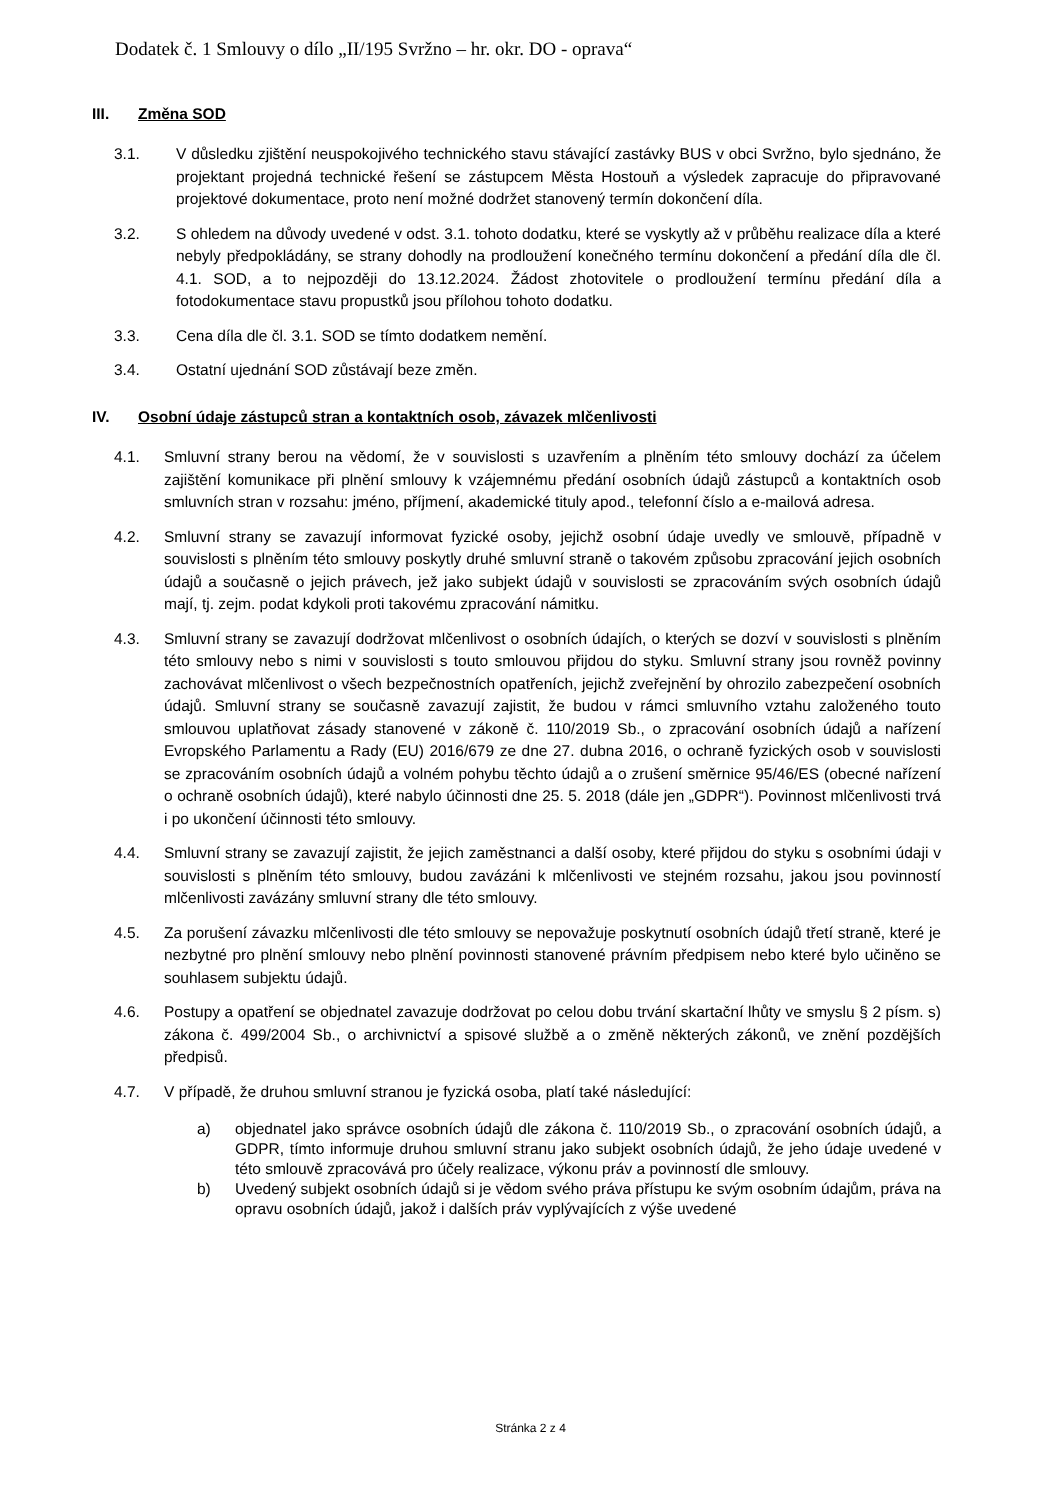Dodatek č. 1 Smlouvy o dílo „II/195 Svržno – hr. okr. DO - oprava“
III. Změna SOD
3.1. V důsledku zjištění neuspokojivého technického stavu stávající zastávky BUS v obci Svržno, bylo sjednáno, že projektant projedná technické řešení se zástupcem Města Hostouň a výsledek zapracuje do připravované projektové dokumentace, proto není možné dodržet stanovený termín dokončení díla.
3.2. S ohledem na důvody uvedené v odst. 3.1. tohoto dodatku, které se vyskytly až v průběhu realizace díla a které nebyly předpokládány, se strany dohodly na prodloužení konečného termínu dokončení a předání díla dle čl. 4.1. SOD, a to nejpozději do 13.12.2024. Žádost zhotovitele o prodloužení termínu předání díla a fotodokumentace stavu propustků jsou přílohou tohoto dodatku.
3.3. Cena díla dle čl. 3.1. SOD se tímto dodatkem nemění.
3.4. Ostatní ujednání SOD zůstávají beze změn.
IV. Osobní údaje zástupců stran a kontaktních osob, závazek mlčenlivosti
4.1. Smluvní strany berou na vědomí, že v souvislosti s uzavřením a plněním této smlouvy dochází za účelem zajištění komunikace při plnění smlouvy k vzájemnému předání osobních údajů zástupců a kontaktních osob smluvních stran v rozsahu: jméno, příjmení, akademické tituly apod., telefonní číslo a e-mailová adresa.
4.2. Smluvní strany se zavazují informovat fyzické osoby, jejichž osobní údaje uvedly ve smlouvě, případně v souvislosti s plněním této smlouvy poskytly druhé smluvní straně o takovém způsobu zpracování jejich osobních údajů a současně o jejich právech, jež jako subjekt údajů v souvislosti se zpracováním svých osobních údajů mají, tj. zejm. podat kdykoli proti takovému zpracování námitku.
4.3. Smluvní strany se zavazují dodržovat mlčenlivost o osobních údajích, o kterých se dozví v souvislosti s plněním této smlouvy nebo s nimi v souvislosti s touto smlouvou přijdou do styku. Smluvní strany jsou rovněž povinny zachovávat mlčenlivost o všech bezpečnostních opatřeních, jejichž zveřejnění by ohrozilo zabezpečení osobních údajů. Smluvní strany se současně zavazují zajistit, že budou v rámci smluvního vztahu založeného touto smlouvou uplatňovat zásady stanovené v zákoně č. 110/2019 Sb., o zpracování osobních údajů a nařízení Evropského Parlamentu a Rady (EU) 2016/679 ze dne 27. dubna 2016, o ochraně fyzických osob v souvislosti se zpracováním osobních údajů a volném pohybu těchto údajů a o zrušení směrnice 95/46/ES (obecné nařízení o ochraně osobních údajů), které nabylo účinnosti dne 25. 5. 2018 (dále jen „GDPR“). Povinnost mlčenlivosti trvá i po ukončení účinnosti této smlouvy.
4.4. Smluvní strany se zavazují zajistit, že jejich zaměstnanci a další osoby, které přijdou do styku s osobními údaji v souvislosti s plněním této smlouvy, budou zavázáni k mlčenlivosti ve stejném rozsahu, jakou jsou povinností mlčenlivosti zavázány smluvní strany dle této smlouvy.
4.5. Za porušení závazku mlčenlivosti dle této smlouvy se nepovažuje poskytnutí osobních údajů třetí straně, které je nezbytné pro plnění smlouvy nebo plnění povinnosti stanovené právním předpisem nebo které bylo učiněno se souhlasem subjektu údajů.
4.6. Postupy a opatření se objednatel zavazuje dodržovat po celou dobu trvání skartační lhůty ve smyslu § 2 písm. s) zákona č. 499/2004 Sb., o archivnictví a spisové službě a o změně některých zákonů, ve znění pozdějších předpisů.
4.7. V případě, že druhou smluvní stranou je fyzická osoba, platí také následující:
a) objednatel jako správce osobních údajů dle zákona č. 110/2019 Sb., o zpracování osobních údajů, a GDPR, tímto informuje druhou smluvní stranu jako subjekt osobních údajů, že jeho údaje uvedené v této smlouvě zpracovává pro účely realizace, výkonu práv a povinností dle smlouvy.
b) Uvedený subjekt osobních údajů si je vědom svého práva přístupu ke svým osobním údajům, práva na opravu osobních údajů, jakož i dalších práv vyplývajících z výše uvedené
Stránka 2 z 4